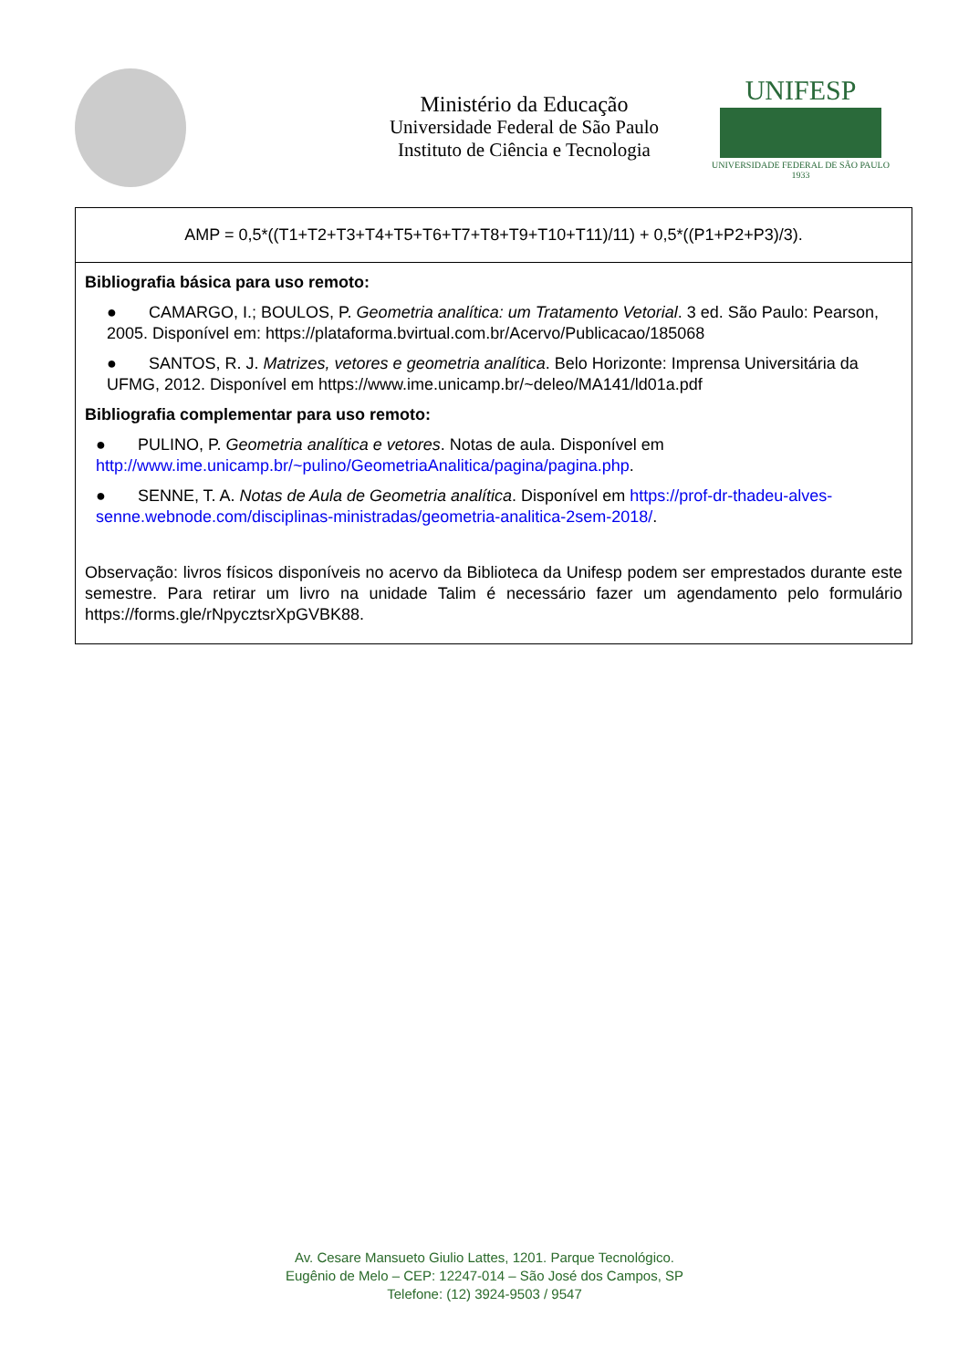Ministério da Educação
Universidade Federal de São Paulo
Instituto de Ciência e Tecnologia
UNIFESP
UNIVERSIDADE FEDERAL DE SÃO PAULO
1933
| AMP = 0,5*((T1+T2+T3+T4+T5+T6+T7+T8+T9+T10+T11)/11) + 0,5*((P1+P2+P3)/3). |
| Bibliografia básica para uso remoto: ● CAMARGO, I.; BOULOS, P. Geometria analítica: um Tratamento Vetorial . 3 ed. São Paulo: Pearson, 2005. Disponível em: https://plataforma.bvirtual.com.br/Acervo/Publicacao/185068 ● SANTOS, R. J. Matrizes, vetores e geometria analítica . Belo Horizonte: Imprensa Universitária da UFMG, 2012. Disponível em https://www.ime.unicamp.br/~deleo/MA141/ld01a.pdf Bibliografia complementar para uso remoto: ● PULINO, P. Geometria analítica e vetores . Notas de aula. Disponível em http://www.ime.unicamp.br/~pulino/GeometriaAnalitica/pagina/pagina.php . ● SENNE, T. A. Notas de Aula de Geometria analítica . Disponível em https://prof-dr-thadeu-alves-senne.webnode.com/disciplinas-ministradas/geometria-analitica-2sem-2018/ . Observação: livros físicos disponíveis no acervo da Biblioteca da Unifesp podem ser emprestados durante este semestre. Para retirar um livro na unidade Talim é necessário fazer um agendamento pelo formulário https://forms.gle/rNpycztsrXpGVBK88. |
Av. Cesare Mansueto Giulio Lattes, 1201. Parque Tecnológico.
Eugênio de Melo – CEP: 12247-014 – São José dos Campos, SP
Telefone: (12) 3924-9503 / 9547